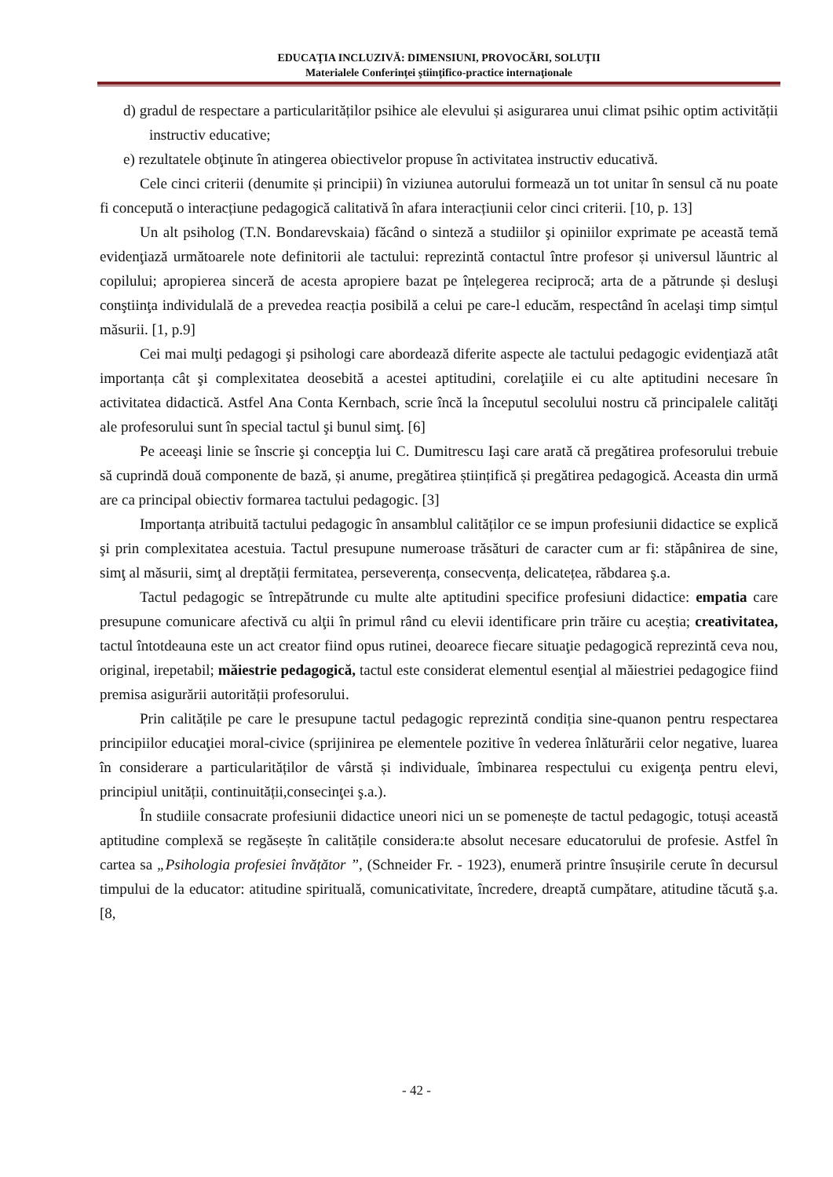EDUCAŢIA INCLUZIVĂ: DIMENSIUNI, PROVOCĂRI, SOLUŢII
Materialele Conferinţei ştiinţifico-practice internaţionale
d) gradul de respectare a particularităților psihice ale elevului și asigurarea unui climat psihic optim activității instructiv educative;
e) rezultatele obţinute în atingerea obiectivelor propuse în activitatea instructiv educativă.
Cele cinci criterii (denumite și principii) în viziunea autorului formează un tot unitar în sensul că nu poate fi concepută o interacțiune pedagogică calitativă în afara interacțiunii celor cinci criterii. [10, p. 13]
Un alt psiholog (T.N. Bondarevskaia) făcând o sinteză a studiilor şi opiniilor exprimate pe această temă evidenţiază următoarele note definitorii ale tactului: reprezintă contactul între profesor și universul lăuntric al copilului; apropierea sinceră de acesta apropiere bazat pe înțelegerea reciprocă; arta de a pătrunde și desluşi conştiinţa individulală de a prevedea reacția posibilă a celui pe care-l educăm, respectând în acelaşi timp simțul măsurii. [1, p.9]
Cei mai mulţi pedagogi şi psihologi care abordează diferite aspecte ale tactului pedagogic evidenţiază atât importanța cât şi complexitatea deosebită a acestei aptitudini, corelaţiile ei cu alte aptitudini necesare în activitatea didactică. Astfel Ana Conta Kernbach, scrie încă la începutul secolului nostru că principalele calităţi ale profesorului sunt în special tactul şi bunul simţ. [6]
Pe aceeaşi linie se înscrie şi concepţia lui C. Dumitrescu Iaşi care arată că pregătirea profesorului trebuie să cuprindă două componente de bază, și anume, pregătirea științifică și pregătirea pedagogică. Aceasta din urmă are ca principal obiectiv formarea tactului pedagogic. [3]
Importanța atribuită tactului pedagogic în ansamblul calităților ce se impun profesiunii didactice se explică şi prin complexitatea acestuia. Tactul presupune numeroase trăsături de caracter cum ar fi: stăpânirea de sine, simţ al măsurii, simţ al dreptății fermitatea, perseverența, consecvența, delicatețea, răbdarea ş.a.
Tactul pedagogic se întrepătrunde cu multe alte aptitudini specifice profesiuni didactice: empatia care presupune comunicare afectivă cu alţii în primul rând cu elevii identificare prin trăire cu aceștia; creativitatea, tactul întotdeauna este un act creator fiind opus rutinei, deoarece fiecare situaţie pedagogică reprezintă ceva nou, original, irepetabil; măiestrie pedagogică, tactul este considerat elementul esenţial al măiestriei pedagogice fiind premisa asigurării autorității profesorului.
Prin calitățile pe care le presupune tactul pedagogic reprezintă condiția sine-quanon pentru respectarea principiilor educaţiei moral-civice (sprijinirea pe elementele pozitive în vederea înlăturării celor negative, luarea în considerare a particularităților de vârstă și individuale, îmbinarea respectului cu exigenţa pentru elevi, principiul unității, continuității,consecinţei ş.a.).
În studiile consacrate profesiunii didactice uneori nici un se pomenește de tactul pedagogic, totuși această aptitudine complexă se regăsește în calitățile considera:te absolut necesare educatorului de profesie. Astfel în cartea sa „Psihologia profesiei învățător ”, (Schneider Fr. - 1923), enumeră printre însușirile cerute în decursul timpului de la educator: atitudine spirituală, comunicativitate, încredere, dreaptă cumpătare, atitudine tăcută ş.a. [8,
- 42 -